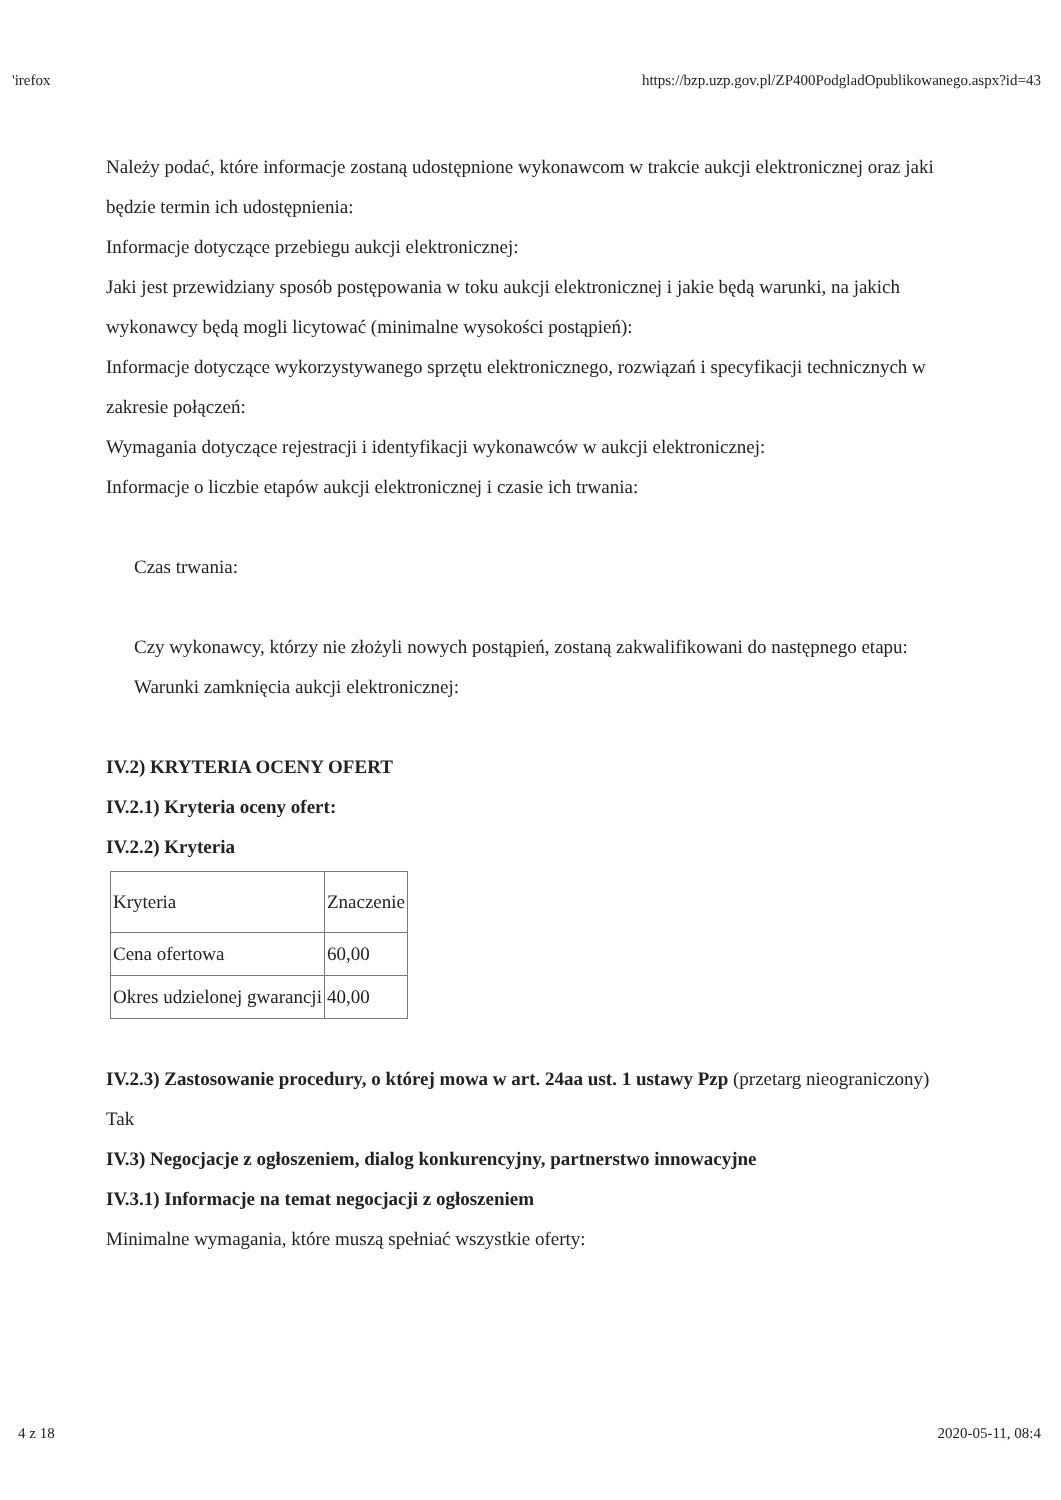'irefox https://bzp.uzp.gov.pl/ZP400PodgladOpublikowanego.aspx?id=43
Należy podać, które informacje zostaną udostępnione wykonawcom w trakcie aukcji elektronicznej oraz jaki będzie termin ich udostępnienia:
Informacje dotyczące przebiegu aukcji elektronicznej:
Jaki jest przewidziany sposób postępowania w toku aukcji elektronicznej i jakie będą warunki, na jakich wykonawcy będą mogli licytować (minimalne wysokości postąpień):
Informacje dotyczące wykorzystywanego sprzętu elektronicznego, rozwiązań i specyfikacji technicznych w zakresie połączeń:
Wymagania dotyczące rejestracji i identyfikacji wykonawców w aukcji elektronicznej:
Informacje o liczbie etapów aukcji elektronicznej i czasie ich trwania:
Czas trwania:
Czy wykonawcy, którzy nie złożyli nowych postąpień, zostaną zakwalifikowani do następnego etapu:
Warunki zamknięcia aukcji elektronicznej:
IV.2) KRYTERIA OCENY OFERT
IV.2.1) Kryteria oceny ofert:
IV.2.2) Kryteria
| Kryteria | Znaczenie |
| --- | --- |
| Cena ofertowa | 60,00 |
| Okres udzielonej gwarancji | 40,00 |
IV.2.3) Zastosowanie procedury, o której mowa w art. 24aa ust. 1 ustawy Pzp (przetarg nieograniczony)
Tak
IV.3) Negocjacje z ogłoszeniem, dialog konkurencyjny, partnerstwo innowacyjne
IV.3.1) Informacje na temat negocjacji z ogłoszeniem
Minimalne wymagania, które muszą spełniać wszystkie oferty:
4 z 18 2020-05-11, 08:4